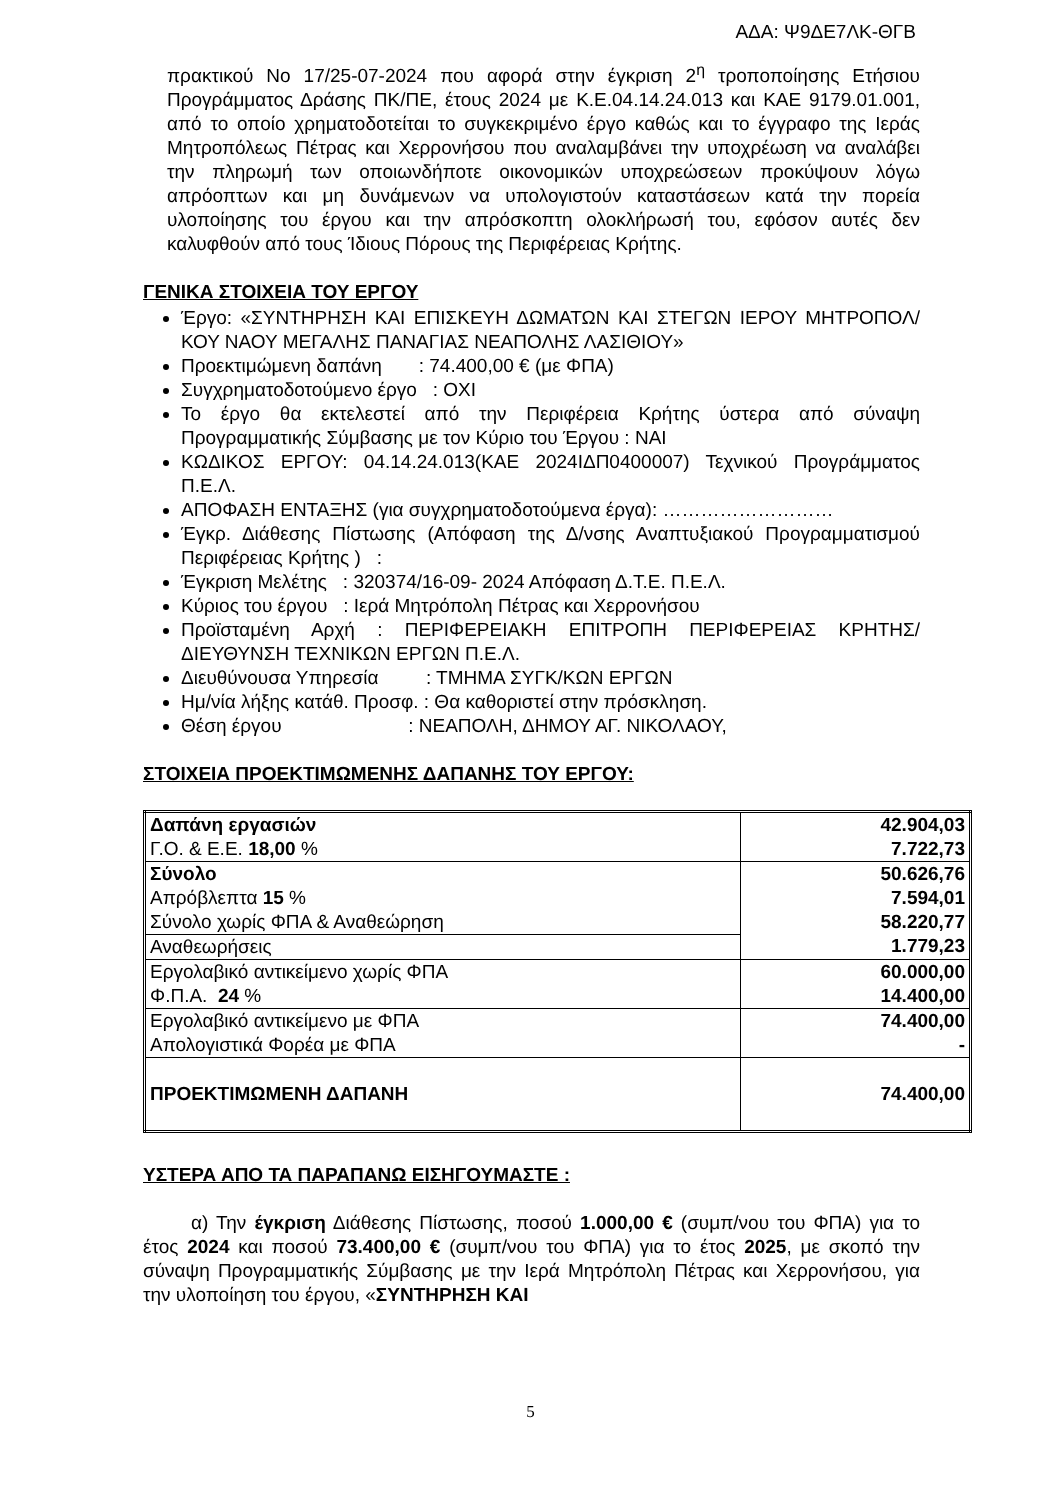ΑΔΑ: Ψ9ΔΕ7ΛΚ-ΘΓΒ
πρακτικού Νο 17/25-07-2024 που αφορά στην έγκριση 2<sup>η</sup> τροποποίησης Ετήσιου Προγράμματος Δράσης ΠΚ/ΠΕ, έτους 2024 με Κ.Ε.04.14.24.013 και ΚΑΕ 9179.01.001, από το οποίο χρηματοδοτείται το συγκεκριμένο έργο καθώς και το έγγραφο της Ιεράς Μητροπόλεως Πέτρας και Χερρονήσου που αναλαμβάνει την υποχρέωση να αναλάβει την πληρωμή των οποιωνδήποτε οικονομικών υποχρεώσεων προκύψουν λόγω απρόοπτων και μη δυνάμενων να υπολογιστούν καταστάσεων κατά την πορεία υλοποίησης του έργου και την απρόσκοπτη ολοκλήρωσή του, εφόσον αυτές δεν καλυφθούν από τους Ίδιους Πόρους της Περιφέρειας Κρήτης.
ΓΕΝΙΚΑ ΣΤΟΙΧΕΙΑ ΤΟΥ ΕΡΓΟΥ
Έργο: «ΣΥΝΤΗΡΗΣΗ ΚΑΙ ΕΠΙΣΚΕΥΗ ΔΩΜΑΤΩΝ ΚΑΙ ΣΤΕΓΩΝ ΙΕΡΟΥ ΜΗΤΡΟΠΟΛ/ΚΟΥ ΝΑΟΥ ΜΕΓΑΛΗΣ ΠΑΝΑΓΙΑΣ ΝΕΑΠΟΛΗΣ ΛΑΣΙΘΙΟΥ»
Προεκτιμώμενη δαπάνη : 74.400,00 € (με ΦΠΑ)
Συγχρηματοδοτούμενο έργο : ΟΧΙ
Το έργο θα εκτελεστεί από την Περιφέρεια Κρήτης ύστερα από σύναψη Προγραμματικής Σύμβασης με τον Κύριο του Έργου : ΝΑΙ
ΚΩΔΙΚΟΣ ΕΡΓΟΥ: 04.14.24.013(ΚΑΕ 2024ΙΔΠ0400007) Τεχνικού Προγράμματος Π.Ε.Λ.
ΑΠΟΦΑΣΗ ΕΝΤΑΞΗΣ (για συγχρηματοδοτούμενα έργα): ………………………
Έγκρ. Διάθεσης Πίστωσης (Απόφαση της Δ/νσης Αναπτυξιακού Προγραμματισμού Περιφέρειας Κρήτης ) :
Έγκριση Μελέτης : 320374/16-09- 2024 Απόφαση Δ.Τ.Ε. Π.Ε.Λ.
Κύριος του έργου : Ιερά Μητρόπολη Πέτρας και Χερρονήσου
Προϊσταμένη Αρχή : ΠΕΡΙΦΕΡΕΙΑΚΗ ΕΠΙΤΡΟΠΗ ΠΕΡΙΦΕΡΕΙΑΣ ΚΡΗΤΗΣ/ΔΙΕΥΘΥΝΣΗ ΤΕΧΝΙΚΩΝ ΕΡΓΩΝ Π.Ε.Λ.
Διευθύνουσα Υπηρεσία : ΤΜΗΜΑ ΣΥΓΚ/ΚΩΝ ΕΡΓΩΝ
Ημ/νία λήξης κατάθ. Προσφ. : Θα καθοριστεί στην πρόσκληση.
Θέση έργου : ΝΕΑΠΟΛΗ, ΔΗΜΟΥ ΑΓ. ΝΙΚΟΛΑΟΥ,
ΣΤΟΙΧΕΙΑ ΠΡΟΕΚΤΙΜΩΜΕΝΗΣ ΔΑΠΑΝΗΣ ΤΟΥ ΕΡΓΟΥ:
| Δαπάνη εργασιών Γ.Ο. & Ε.Ε. 18,00 % | 42.904,03 7.722,73 |
| Σύνολο Απρόβλεπτα 15 % Σύνολο χωρίς ΦΠΑ & Αναθεώρηση | 50.626,76 7.594,01 58.220,77 1.779,23 |
| Αναθεωρήσεις | |
| Εργολαβικό αντικείμενο χωρίς ΦΠΑ Φ.Π.Α. 24 % | 60.000,00 14.400,00 |
| Εργολαβικό αντικείμενο με ΦΠΑ Απολογιστικά Φορέα με ΦΠΑ | 74.400,00 - |
| ΠΡΟΕΚΤΙΜΩΜΕΝΗ ΔΑΠΑΝΗ | 74.400,00 |
ΥΣΤΕΡΑ ΑΠΟ ΤΑ ΠΑΡΑΠΑΝΩ ΕΙΣΗΓΟΥΜΑΣΤΕ :
α) Την έγκριση Διάθεσης Πίστωσης, ποσού 1.000,00 € (συμπ/νου του ΦΠΑ) για το έτος 2024 και ποσού 73.400,00 € (συμπ/νου του ΦΠΑ) για το έτος 2025, με σκοπό την σύναψη Προγραμματικής Σύμβασης με την Ιερά Μητρόπολη Πέτρας και Χερρονήσου, για την υλοποίηση του έργου, «ΣΥΝΤΗΡΗΣΗ ΚΑΙ
5